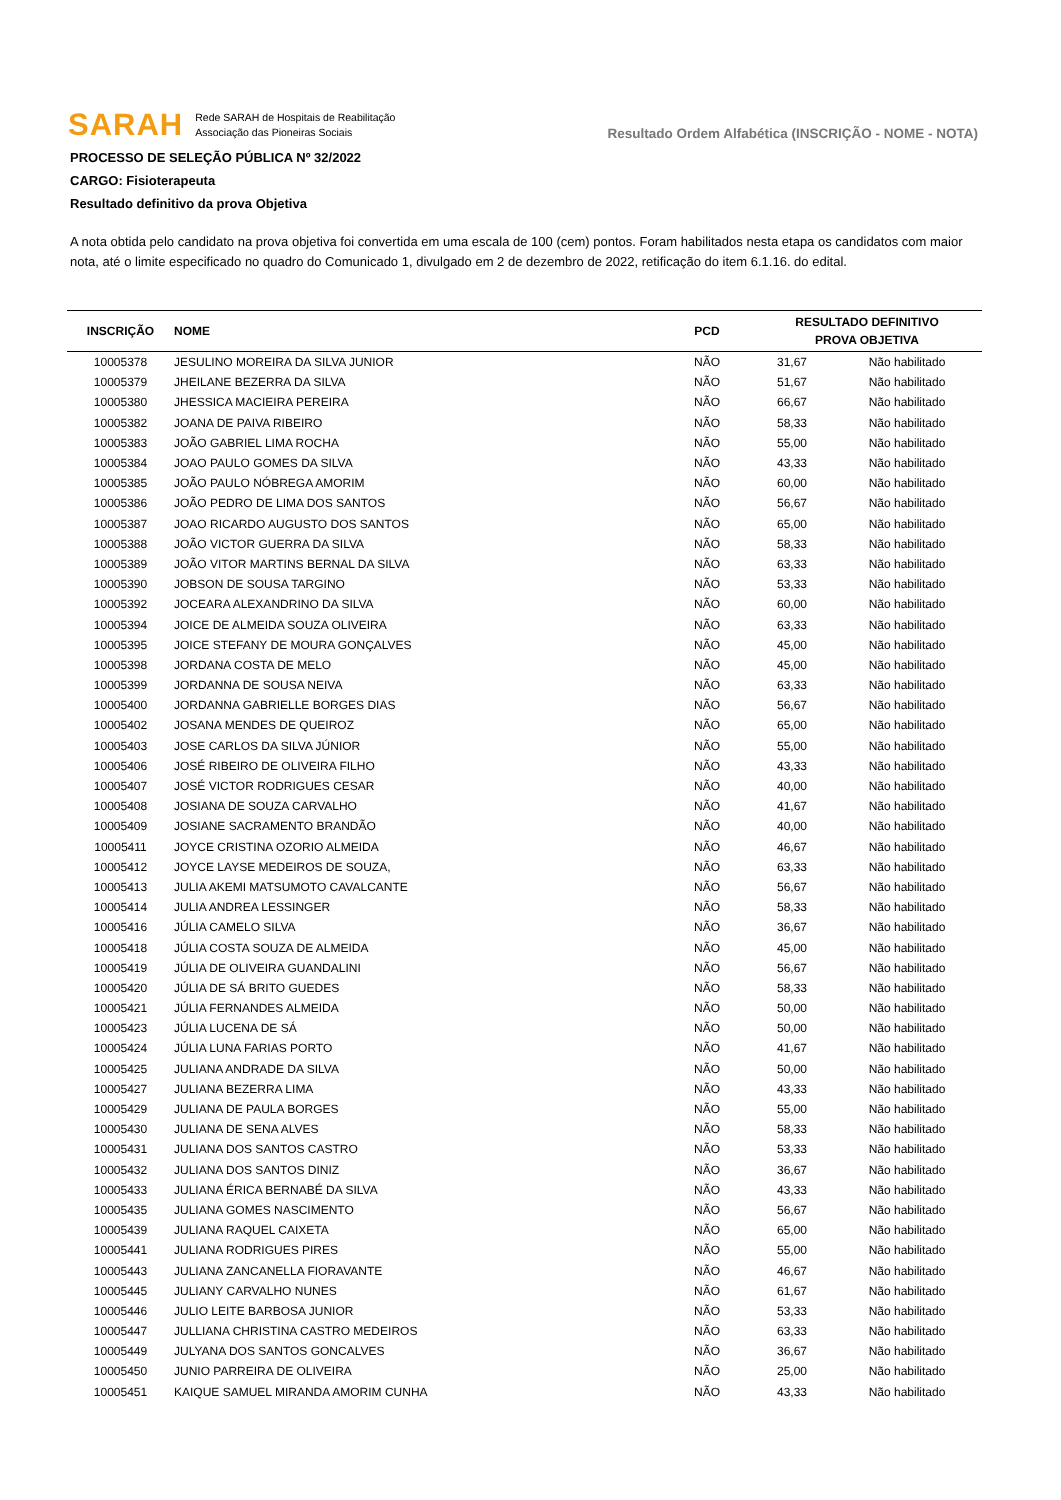SARAH
Rede SARAH de Hospitais de Reabilitação
Associação das Pioneiras Sociais
Resultado Ordem Alfabética (INSCRIÇÃO - NOME - NOTA)
PROCESSO DE SELEÇÃO PÚBLICA Nº 32/2022
CARGO: Fisioterapeuta
Resultado definitivo da prova Objetiva
A nota obtida pelo candidato na prova objetiva foi convertida em uma escala de 100 (cem) pontos. Foram habilitados nesta etapa os candidatos com maior nota, até o limite especificado no quadro do Comunicado 1, divulgado em 2 de dezembro de 2022, retificação do item 6.1.16. do edital.
| INSCRIÇÃO | NOME | PCD | RESULTADO DEFINITIVO PROVA OBJETIVA | |
| --- | --- | --- | --- | --- |
| 10005378 | JESULINO MOREIRA DA SILVA JUNIOR | NÃO | 31,67 | Não habilitado |
| 10005379 | JHEILANE BEZERRA DA SILVA | NÃO | 51,67 | Não habilitado |
| 10005380 | JHESSICA MACIEIRA PEREIRA | NÃO | 66,67 | Não habilitado |
| 10005382 | JOANA DE PAIVA RIBEIRO | NÃO | 58,33 | Não habilitado |
| 10005383 | JOÃO GABRIEL LIMA ROCHA | NÃO | 55,00 | Não habilitado |
| 10005384 | JOAO PAULO GOMES DA SILVA | NÃO | 43,33 | Não habilitado |
| 10005385 | JOÃO PAULO NÓBREGA AMORIM | NÃO | 60,00 | Não habilitado |
| 10005386 | JOÃO PEDRO DE LIMA DOS SANTOS | NÃO | 56,67 | Não habilitado |
| 10005387 | JOAO RICARDO AUGUSTO DOS SANTOS | NÃO | 65,00 | Não habilitado |
| 10005388 | JOÃO VICTOR GUERRA DA SILVA | NÃO | 58,33 | Não habilitado |
| 10005389 | JOÃO VITOR MARTINS BERNAL DA SILVA | NÃO | 63,33 | Não habilitado |
| 10005390 | JOBSON DE SOUSA TARGINO | NÃO | 53,33 | Não habilitado |
| 10005392 | JOCEARA ALEXANDRINO DA SILVA | NÃO | 60,00 | Não habilitado |
| 10005394 | JOICE DE ALMEIDA SOUZA OLIVEIRA | NÃO | 63,33 | Não habilitado |
| 10005395 | JOICE STEFANY DE MOURA GONÇALVES | NÃO | 45,00 | Não habilitado |
| 10005398 | JORDANA COSTA DE MELO | NÃO | 45,00 | Não habilitado |
| 10005399 | JORDANNA DE SOUSA NEIVA | NÃO | 63,33 | Não habilitado |
| 10005400 | JORDANNA GABRIELLE BORGES DIAS | NÃO | 56,67 | Não habilitado |
| 10005402 | JOSANA MENDES DE QUEIROZ | NÃO | 65,00 | Não habilitado |
| 10005403 | JOSE CARLOS DA SILVA JÚNIOR | NÃO | 55,00 | Não habilitado |
| 10005406 | JOSÉ RIBEIRO DE OLIVEIRA FILHO | NÃO | 43,33 | Não habilitado |
| 10005407 | JOSÉ VICTOR RODRIGUES CESAR | NÃO | 40,00 | Não habilitado |
| 10005408 | JOSIANA DE SOUZA CARVALHO | NÃO | 41,67 | Não habilitado |
| 10005409 | JOSIANE SACRAMENTO BRANDÃO | NÃO | 40,00 | Não habilitado |
| 10005411 | JOYCE CRISTINA OZORIO ALMEIDA | NÃO | 46,67 | Não habilitado |
| 10005412 | JOYCE LAYSE MEDEIROS DE SOUZA, | NÃO | 63,33 | Não habilitado |
| 10005413 | JULIA AKEMI MATSUMOTO CAVALCANTE | NÃO | 56,67 | Não habilitado |
| 10005414 | JULIA ANDREA LESSINGER | NÃO | 58,33 | Não habilitado |
| 10005416 | JÚLIA CAMELO SILVA | NÃO | 36,67 | Não habilitado |
| 10005418 | JÚLIA COSTA SOUZA DE ALMEIDA | NÃO | 45,00 | Não habilitado |
| 10005419 | JÚLIA DE OLIVEIRA GUANDALINI | NÃO | 56,67 | Não habilitado |
| 10005420 | JÚLIA DE SÁ BRITO GUEDES | NÃO | 58,33 | Não habilitado |
| 10005421 | JÚLIA FERNANDES ALMEIDA | NÃO | 50,00 | Não habilitado |
| 10005423 | JÚLIA LUCENA DE SÁ | NÃO | 50,00 | Não habilitado |
| 10005424 | JÚLIA LUNA FARIAS PORTO | NÃO | 41,67 | Não habilitado |
| 10005425 | JULIANA ANDRADE DA SILVA | NÃO | 50,00 | Não habilitado |
| 10005427 | JULIANA BEZERRA LIMA | NÃO | 43,33 | Não habilitado |
| 10005429 | JULIANA DE PAULA BORGES | NÃO | 55,00 | Não habilitado |
| 10005430 | JULIANA DE SENA ALVES | NÃO | 58,33 | Não habilitado |
| 10005431 | JULIANA DOS SANTOS CASTRO | NÃO | 53,33 | Não habilitado |
| 10005432 | JULIANA DOS SANTOS DINIZ | NÃO | 36,67 | Não habilitado |
| 10005433 | JULIANA ÉRICA BERNABÉ DA SILVA | NÃO | 43,33 | Não habilitado |
| 10005435 | JULIANA GOMES NASCIMENTO | NÃO | 56,67 | Não habilitado |
| 10005439 | JULIANA RAQUEL CAIXETA | NÃO | 65,00 | Não habilitado |
| 10005441 | JULIANA RODRIGUES PIRES | NÃO | 55,00 | Não habilitado |
| 10005443 | JULIANA ZANCANELLA FIORAVANTE | NÃO | 46,67 | Não habilitado |
| 10005445 | JULIANY CARVALHO NUNES | NÃO | 61,67 | Não habilitado |
| 10005446 | JULIO LEITE BARBOSA JUNIOR | NÃO | 53,33 | Não habilitado |
| 10005447 | JULLIANA CHRISTINA CASTRO MEDEIROS | NÃO | 63,33 | Não habilitado |
| 10005449 | JULYANA DOS SANTOS GONCALVES | NÃO | 36,67 | Não habilitado |
| 10005450 | JUNIO PARREIRA DE OLIVEIRA | NÃO | 25,00 | Não habilitado |
| 10005451 | KAIQUE SAMUEL MIRANDA AMORIM CUNHA | NÃO | 43,33 | Não habilitado |